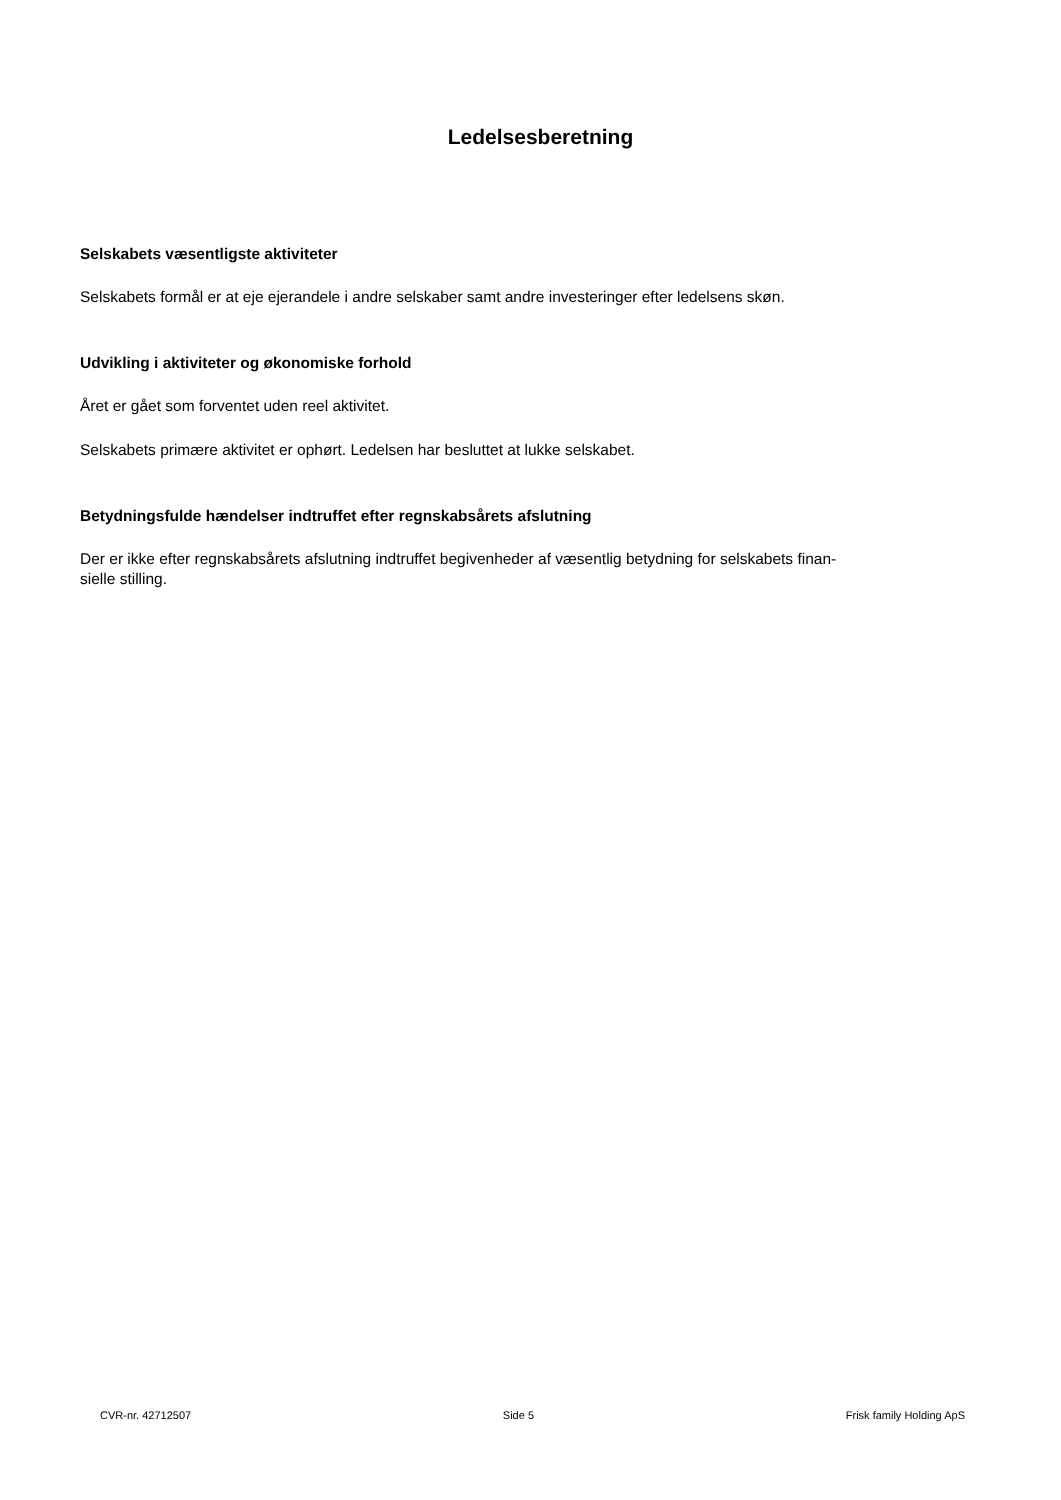Ledelsesberetning
Selskabets væsentligste aktiviteter
Selskabets formål er at eje ejerandele i andre selskaber samt andre investeringer efter ledelsens skøn.
Udvikling i aktiviteter og økonomiske forhold
Året er gået som forventet uden reel aktivitet.
Selskabets primære aktivitet er ophørt. Ledelsen har besluttet at lukke selskabet.
Betydningsfulde hændelser indtruffet efter regnskabsårets afslutning
Der er ikke efter regnskabsårets afslutning indtruffet begivenheder af væsentlig betydning for selskabets finan-
sielle stilling.
CVR-nr. 42712507 Side 5 Frisk family Holding ApS